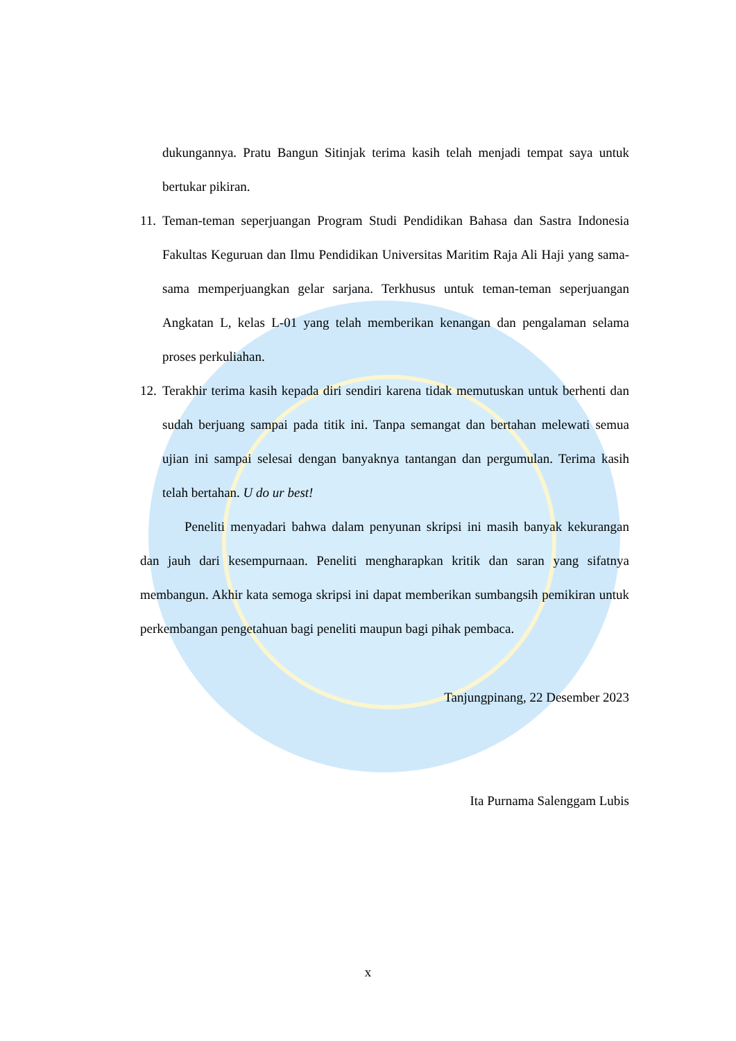dukungannya. Pratu Bangun Sitinjak terima kasih telah menjadi tempat saya untuk bertukar pikiran.
11.
Teman-teman seperjuangan Program Studi Pendidikan Bahasa dan Sastra Indonesia Fakultas Keguruan dan Ilmu Pendidikan Universitas Maritim Raja Ali Haji yang sama-sama memperjuangkan gelar sarjana. Terkhusus untuk teman-teman seperjuangan Angkatan L, kelas L-01 yang telah memberikan kenangan dan pengalaman selama proses perkuliahan.
12.
Terakhir terima kasih kepada diri sendiri karena tidak memutuskan untuk berhenti dan sudah berjuang sampai pada titik ini. Tanpa semangat dan bertahan melewati semua ujian ini sampai selesai dengan banyaknya tantangan dan pergumulan. Terima kasih telah bertahan. U do ur best!
Peneliti menyadari bahwa dalam penyunan skripsi ini masih banyak kekurangan dan jauh dari kesempurnaan. Peneliti mengharapkan kritik dan saran yang sifatnya membangun. Akhir kata semoga skripsi ini dapat memberikan sumbangsih pemikiran untuk perkembangan pengetahuan bagi peneliti maupun bagi pihak pembaca.
Tanjungpinang, 22 Desember 2023
Ita Purnama Salenggam Lubis
x